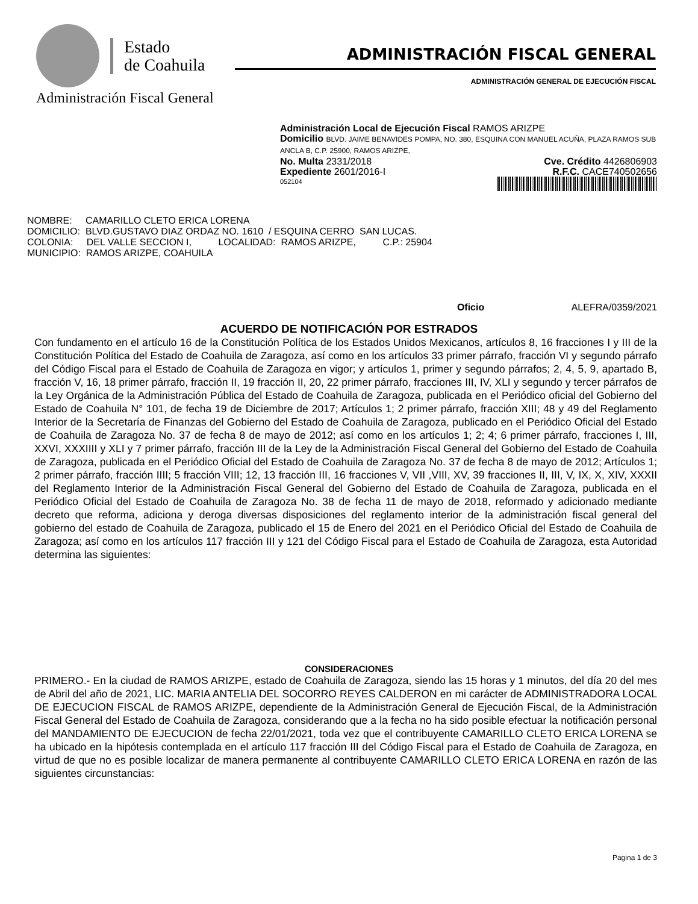Estado
de Coahuila
Administración Fiscal General
ADMINISTRACIÓN FISCAL GENERAL
ADMINISTRACIÓN GENERAL DE EJECUCIÓN FISCAL
Administración Local de Ejecución Fiscal RAMOS ARIZPE
Domicilio BLVD. JAIME BENAVIDES POMPA, NO. 380, ESQUINA CON MANUEL ACUÑA, PLAZA RAMOS SUB ANCLA B, C.P. 25900, RAMOS ARIZPE,
No. Multa 2331/2018 Cve. Crédito 4426806903
Expediente 2601/2016-I R.F.C. CACE740502656
052104
NOMBRE: CAMARILLO CLETO ERICA LORENA DOMICILIO: BLVD.GUSTAVO DIAZ ORDAZ NO. 1610 / ESQUINA CERRO SAN LUCAS. COLONIA: DEL VALLE SECCION I, LOCALIDAD: RAMOS ARIZPE, C.P.: 25904 MUNICIPIO: RAMOS ARIZPE, COAHUILA
Oficio ALEFRA/0359/2021
ACUERDO DE NOTIFICACIÓN POR ESTRADOS
Con fundamento en el artículo 16 de la Constitución Política de los Estados Unidos Mexicanos, artículos 8, 16 fracciones I y III de la Constitución Política del Estado de Coahuila de Zaragoza, así como en los artículos 33 primer párrafo, fracción VI y segundo párrafo del Código Fiscal para el Estado de Coahuila de Zaragoza en vigor; y artículos 1, primer y segundo párrafos; 2, 4, 5, 9, apartado B, fracción V, 16, 18 primer párrafo, fracción II, 19 fracción II, 20, 22 primer párrafo, fracciones III, IV, XLI y segundo y tercer párrafos de la Ley Orgánica de la Administración Pública del Estado de Coahuila de Zaragoza, publicada en el Periódico oficial del Gobierno del Estado de Coahuila N° 101, de fecha 19 de Diciembre de 2017; Artículos 1; 2 primer párrafo, fracción XIII; 48 y 49 del Reglamento Interior de la Secretaría de Finanzas del Gobierno del Estado de Coahuila de Zaragoza, publicado en el Periódico Oficial del Estado de Coahuila de Zaragoza No. 37 de fecha 8 de mayo de 2012; así como en los artículos 1; 2; 4; 6 primer párrafo, fracciones I, III, XXVI, XXXIIII y XLI y 7 primer párrafo, fracción III de la Ley de la Administración Fiscal General del Gobierno del Estado de Coahuila de Zaragoza, publicada en el Periódico Oficial del Estado de Coahuila de Zaragoza No. 37 de fecha 8 de mayo de 2012; Artículos 1; 2 primer párrafo, fracción IIII; 5 fracción VIII; 12, 13 fracción III, 16 fracciones V, VII ,VIII, XV, 39 fracciones II, III, V, IX, X, XIV, XXXII del Reglamento Interior de la Administración Fiscal General del Gobierno del Estado de Coahuila de Zaragoza, publicada en el Periódico Oficial del Estado de Coahuila de Zaragoza No. 38 de fecha 11 de mayo de 2018, reformado y adicionado mediante decreto que reforma, adiciona y deroga diversas disposiciones del reglamento interior de la administración fiscal general del gobierno del estado de Coahuila de Zaragoza, publicado el 15 de Enero del 2021 en el Periódico Oficial del Estado de Coahuila de Zaragoza; así como en los artículos 117 fracción III y 121 del Código Fiscal para el Estado de Coahuila de Zaragoza, esta Autoridad determina las siguientes:
CONSIDERACIONES
PRIMERO.- En la ciudad de RAMOS ARIZPE, estado de Coahuila de Zaragoza, siendo las 15 horas y 1 minutos, del día 20 del mes de Abril del año de 2021, LIC. MARIA ANTELIA DEL SOCORRO REYES CALDERON en mi carácter de ADMINISTRADORA LOCAL DE EJECUCION FISCAL de RAMOS ARIZPE, dependiente de la Administración General de Ejecución Fiscal, de la Administración Fiscal General del Estado de Coahuila de Zaragoza, considerando que a la fecha no ha sido posible efectuar la notificación personal del MANDAMIENTO DE EJECUCION de fecha 22/01/2021, toda vez que el contribuyente CAMARILLO CLETO ERICA LORENA se ha ubicado en la hipótesis contemplada en el artículo 117 fracción III del Código Fiscal para el Estado de Coahuila de Zaragoza, en virtud de que no es posible localizar de manera permanente al contribuyente CAMARILLO CLETO ERICA LORENA en razón de las siguientes circunstancias:
Pagina 1 de 3